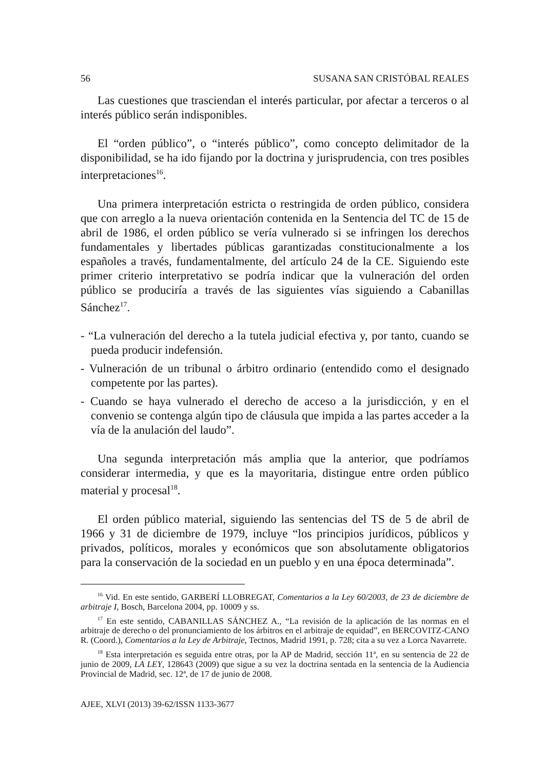56 SUSANA SAN CRISTÓBAL REALES
Las cuestiones que trasciendan el interés particular, por afectar a terceros o al interés público serán indisponibles.
El “orden público”, o “interés público”, como concepto delimitador de la disponibilidad, se ha ido fijando por la doctrina y jurisprudencia, con tres posibles interpretaciones<sup>16</sup>.
Una primera interpretación estricta o restringida de orden público, considera que con arreglo a la nueva orientación contenida en la Sentencia del TC de 15 de abril de 1986, el orden público se vería vulnerado si se infringen los derechos fundamentales y libertades públicas garantizadas constitucionalmente a los españoles a través, fundamentalmente, del artículo 24 de la CE. Siguiendo este primer criterio interpretativo se podría indicar que la vulneración del orden público se produciría a través de las siguientes vías siguiendo a Cabanillas Sánchez<sup>17</sup>.
- “La vulneración del derecho a la tutela judicial efectiva y, por tanto, cuando se pueda producir indefensión.
- Vulneración de un tribunal o árbitro ordinario (entendido como el designado competente por las partes).
- Cuando se haya vulnerado el derecho de acceso a la jurisdicción, y en el convenio se contenga algún tipo de cláusula que impida a las partes acceder a la vía de la anulación del laudo”.
Una segunda interpretación más amplia que la anterior, que podríamos considerar intermedia, y que es la mayoritaria, distingue entre orden público material y procesal<sup>18</sup>.
El orden público material, siguiendo las sentencias del TS de 5 de abril de 1966 y 31 de diciembre de 1979, incluye “los principios jurídicos, públicos y privados, políticos, morales y económicos que son absolutamente obligatorios para la conservación de la sociedad en un pueblo y en una época determinada”.
<sup>16</sup> Vid. En este sentido, GARBERÍ LLOBREGAT, Comentarios a la Ley 60/2003, de 23 de diciembre de arbitraje I, Bosch, Barcelona 2004, pp. 10009 y ss.
<sup>17</sup> En este sentido, CABANILLAS SÁNCHEZ A., “La revisión de la aplicación de las normas en el arbitraje de derecho o del pronunciamiento de los árbitros en el arbitraje de equidad”, en BERCOVITZ-CANO R. (Coord.), Comentarios a la Ley de Arbitraje, Tectnos, Madrid 1991, p. 728; cita a su vez a Lorca Navarrete.
<sup>18</sup> Esta interpretación es seguida entre otras, por la AP de Madrid, sección 11ª, en su sentencia de 22 de junio de 2009, LA LEY, 128643 (2009) que sigue a su vez la doctrina sentada en la sentencia de la Audiencia Provincial de Madrid, sec. 12ª, de 17 de junio de 2008.
AJEE, XLVI (2013) 39-62/ISSN 1133-3677